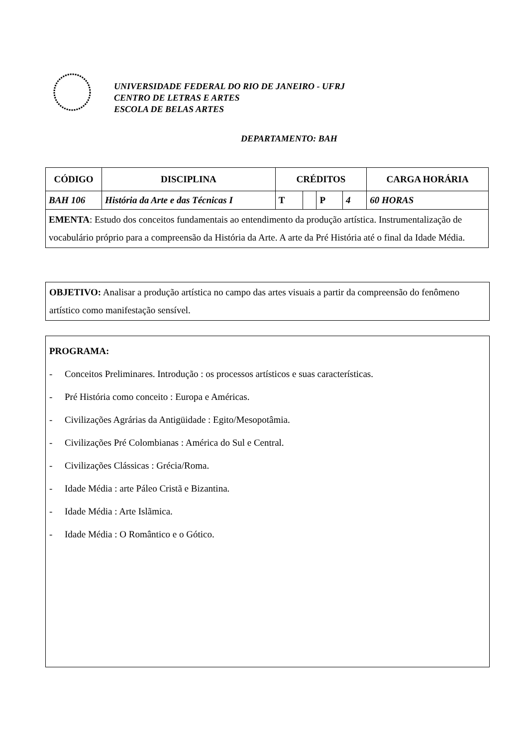UNIVERSIDADE FEDERAL DO RIO DE JANEIRO - UFRJ
CENTRO DE LETRAS E ARTES
ESCOLA DE BELAS ARTES
DEPARTAMENTO: BAH
| CÓDIGO | DISCIPLINA | CRÉDITOS | | | | CARGA HORÁRIA |
| --- | --- | --- | --- | --- | --- | --- |
| BAH 106 | História da Arte e das Técnicas I | T | | P | 4 | 60 HORAS |
| EMENTA : Estudo dos conceitos fundamentais ao entendimento da produção artística. Instrumentalização de vocabulário próprio para a compreensão da História da Arte. A arte da Pré História até o final da Idade Média. | | | | | | |
OBJETIVO: Analisar a produção artística no campo das artes visuais a partir da compreensão do fenômeno artístico como manifestação sensível.
PROGRAMA:
- Conceitos Preliminares. Introdução : os processos artísticos e suas características.
- Pré História como conceito : Europa e Américas.
- Civilizações Agrárias da Antigüidade : Egito/Mesopotâmia.
- Civilizações Pré Colombianas : América do Sul e Central.
- Civilizações Clássicas : Grécia/Roma.
- Idade Média : arte Páleo Cristã e Bizantina.
- Idade Média : Arte Islãmica.
- Idade Média : O Romântico e o Gótico.